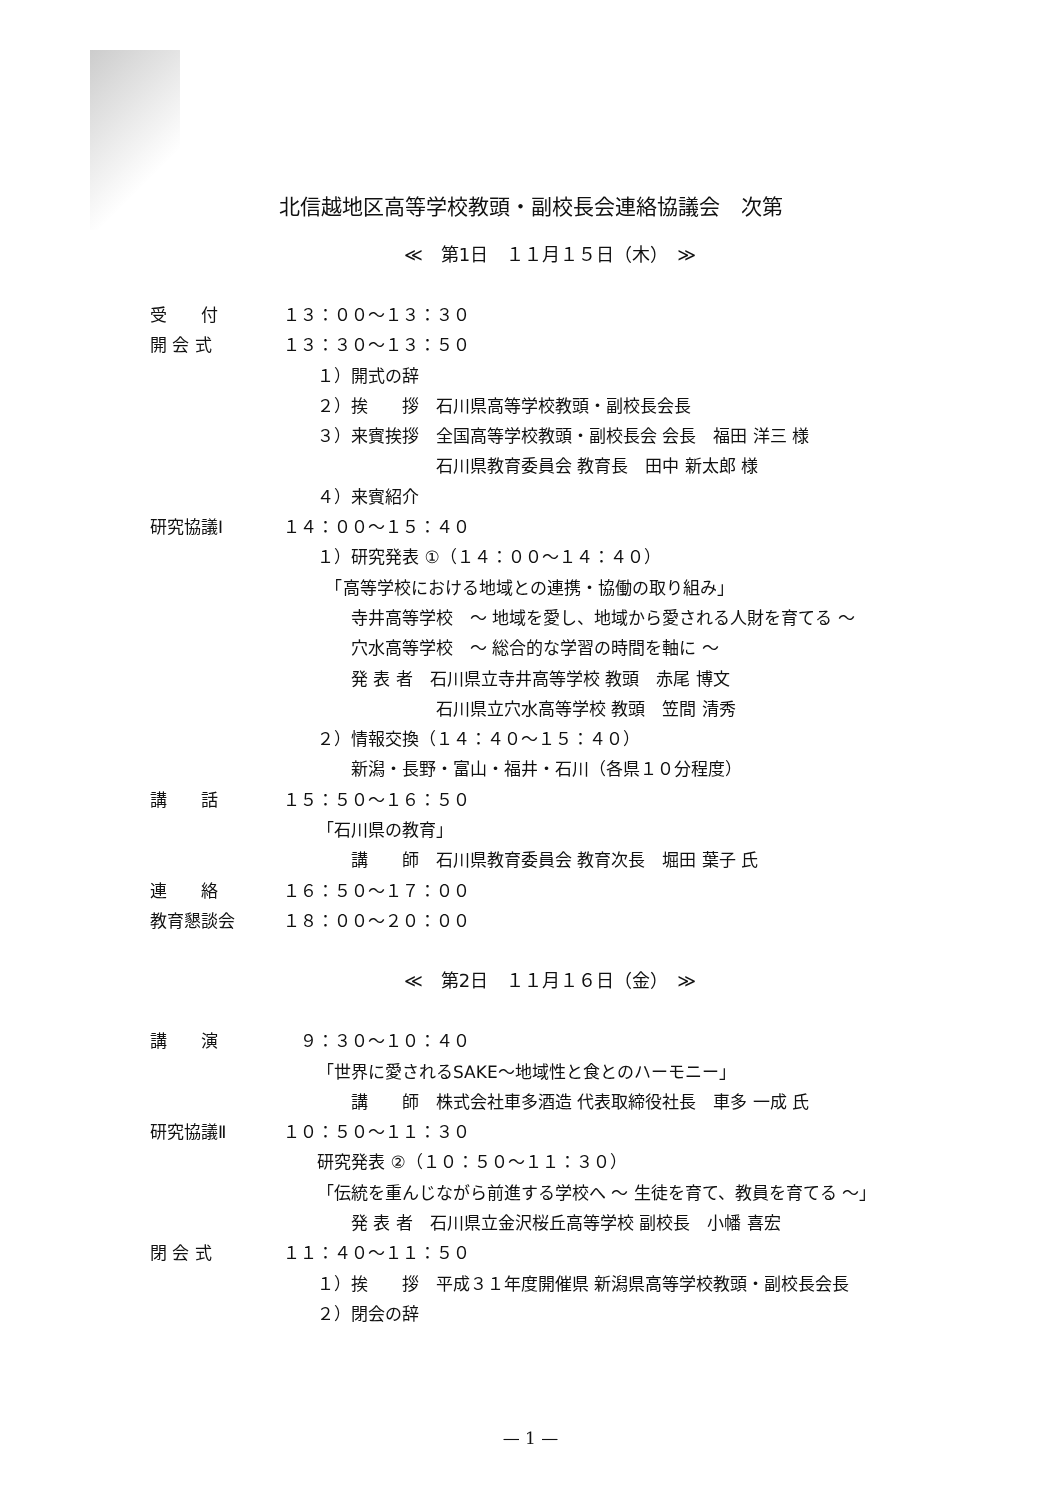北信越地区高等学校教頭・副校長会連絡協議会　次第
≪　第1日　１１月１５日（木）　≫
受　　付 １３：００～１３：３０
開 会 式 １３：３０～１３：５０
１）開式の辞
２）挨　　拶　石川県高等学校教頭・副校長会長
３）来賓挨拶　全国高等学校教頭・副校長会 会長　福田 洋三 様
　　　　　　　石川県教育委員会 教育長　田中 新太郎 様
４）来賓紹介
研究協議Ⅰ １４：００～１５：４０
１）研究発表 ①（１４：００～１４：４０）
　「高等学校における地域との連携・協働の取り組み」
　　寺井高等学校　～ 地域を愛し、地域から愛される人財を育てる ～
　　穴水高等学校　～ 総合的な学習の時間を軸に ～
　　発 表 者　石川県立寺井高等学校 教頭　赤尾 博文
　　　　　　　石川県立穴水高等学校 教頭　笠間 清秀
２）情報交換（１４：４０～１５：４０）
　　新潟・長野・富山・福井・石川（各県１０分程度）
講　　話 １５：５０～１６：５０
「石川県の教育」
　　講　　師　石川県教育委員会 教育次長　堀田 葉子 氏
連　　絡 １６：５０～１７：００
教育懇談会 １８：００～２０：００
≪　第2日　１１月１６日（金）　≫
講　　演　９：３０～１０：４０
「世界に愛されるSAKE～地域性と食とのハーモニー」
　　講　　師　株式会社車多酒造 代表取締役社長　車多 一成 氏
研究協議Ⅱ １０：５０～１１：３０
研究発表 ②（１０：５０～１１：３０）
「伝統を重んじながら前進する学校へ ～ 生徒を育て、教員を育てる ～」
　　発 表 者　石川県立金沢桜丘高等学校 副校長　小幡 喜宏
閉 会 式 １１：４０～１１：５０
１）挨　　拶　平成３１年度開催県 新潟県高等学校教頭・副校長会長
２）閉会の辞
— 1 —